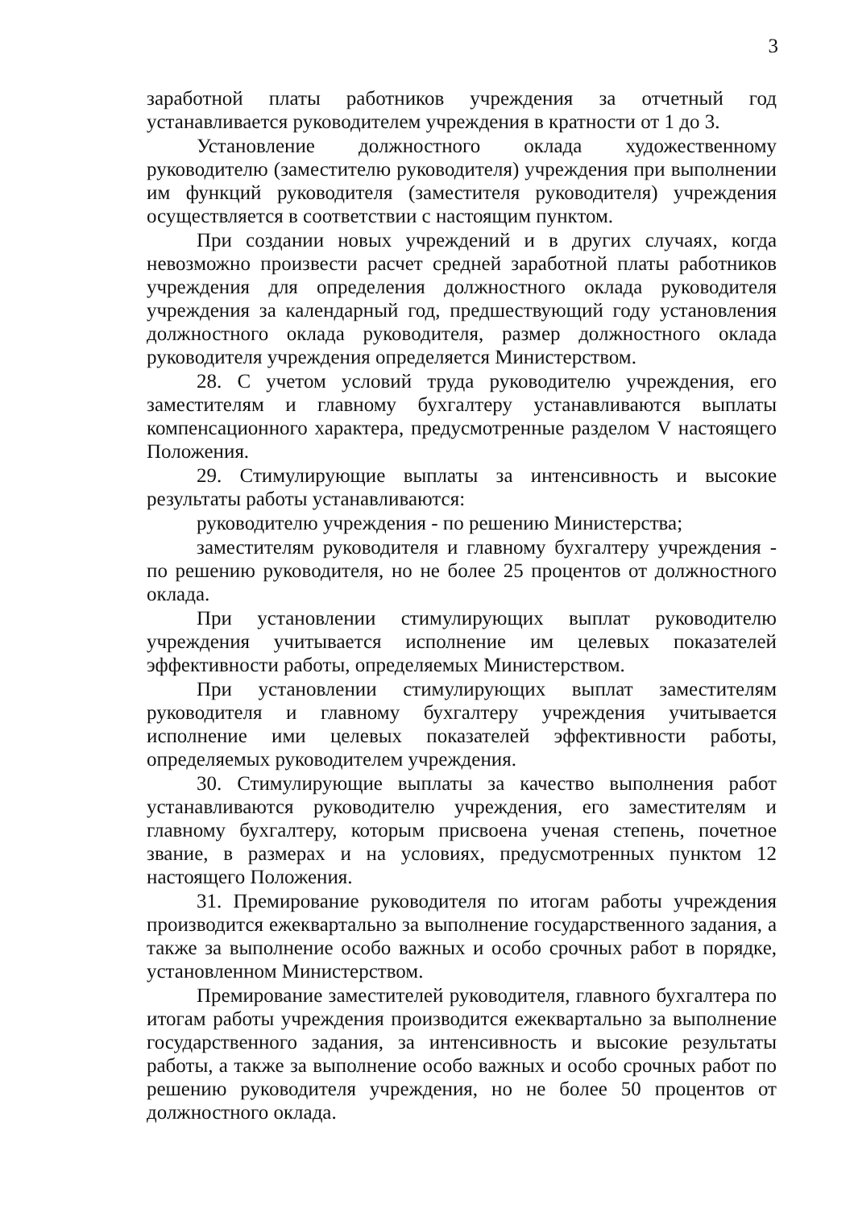3
заработной платы работников учреждения за отчетный год устанавливается руководителем учреждения в кратности от 1 до 3.
Установление должностного оклада художественному руководителю (заместителю руководителя) учреждения при выполнении им функций руководителя (заместителя руководителя) учреждения осуществляется в соответствии с настоящим пунктом.
При создании новых учреждений и в других случаях, когда невозможно произвести расчет средней заработной платы работников учреждения для определения должностного оклада руководителя учреждения за календарный год, предшествующий году установления должностного оклада руководителя, размер должностного оклада руководителя учреждения определяется Министерством.
28. С учетом условий труда руководителю учреждения, его заместителям и главному бухгалтеру устанавливаются выплаты компенсационного характера, предусмотренные разделом V настоящего Положения.
29. Стимулирующие выплаты за интенсивность и высокие результаты работы устанавливаются:
руководителю учреждения - по решению Министерства;
заместителям руководителя и главному бухгалтеру учреждения - по решению руководителя, но не более 25 процентов от должностного оклада.
При установлении стимулирующих выплат руководителю учреждения учитывается исполнение им целевых показателей эффективности работы, определяемых Министерством.
При установлении стимулирующих выплат заместителям руководителя и главному бухгалтеру учреждения учитывается исполнение ими целевых показателей эффективности работы, определяемых руководителем учреждения.
30. Стимулирующие выплаты за качество выполнения работ устанавливаются руководителю учреждения, его заместителям и главному бухгалтеру, которым присвоена ученая степень, почетное звание, в размерах и на условиях, предусмотренных пунктом 12 настоящего Положения.
31. Премирование руководителя по итогам работы учреждения производится ежеквартально за выполнение государственного задания, а также за выполнение особо важных и особо срочных работ в порядке, установленном Министерством.
Премирование заместителей руководителя, главного бухгалтера по итогам работы учреждения производится ежеквартально за выполнение государственного задания, за интенсивность и высокие результаты работы, а также за выполнение особо важных и особо срочных работ по решению руководителя учреждения, но не более 50 процентов от должностного оклада.